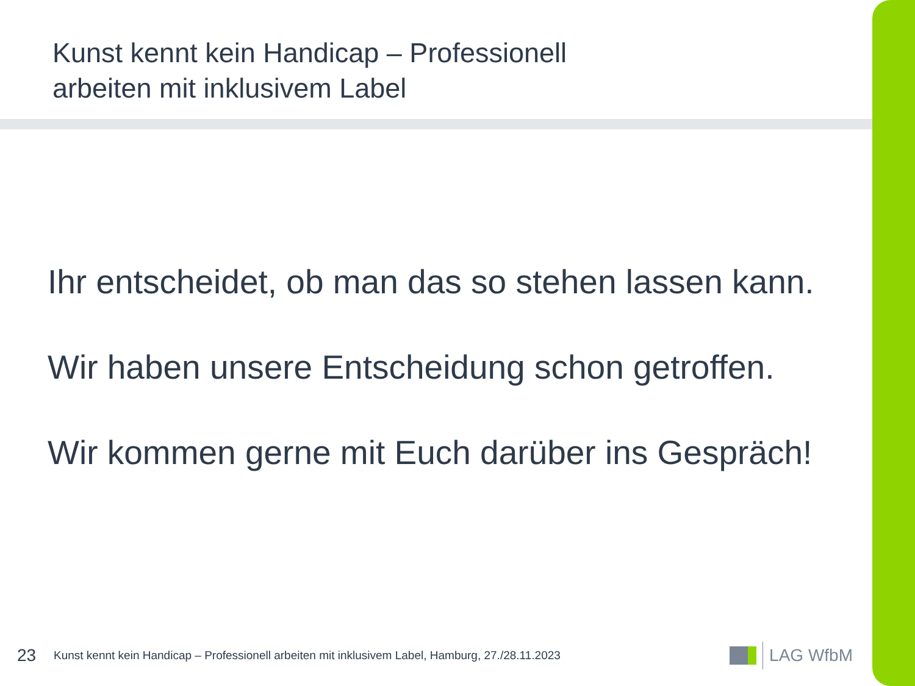Kunst kennt kein Handicap – Professionell
arbeiten mit inklusivem Label
Ihr entscheidet, ob man das so stehen lassen kann.
Wir haben unsere Entscheidung schon getroffen.
Wir kommen gerne mit Euch darüber ins Gespräch!
23
Kunst kennt kein Handicap – Professionell arbeiten mit inklusivem Label, Hamburg, 27./28.11.2023
LAG WfbM